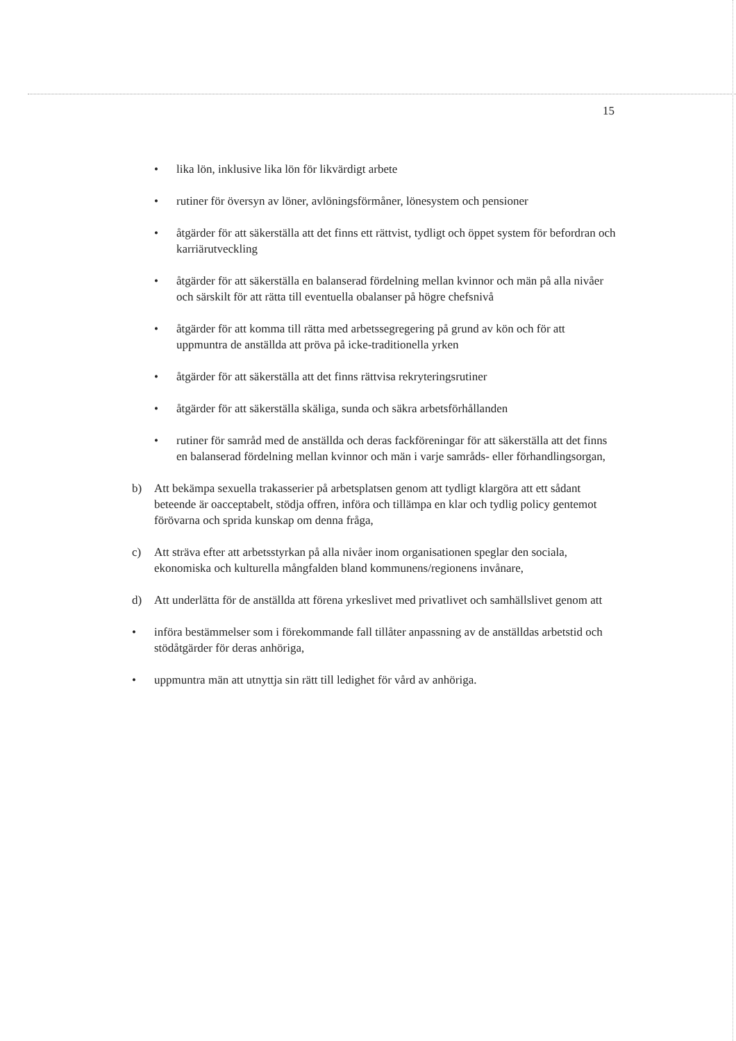15
• lika lön, inklusive lika lön för likvärdigt arbete
• rutiner för översyn av löner, avlöningsförmåner, lönesystem och pensioner
• åtgärder för att säkerställa att det finns ett rättvist, tydligt och öppet system för befordran och karriärutveckling
• åtgärder för att säkerställa en balanserad fördelning mellan kvinnor och män på alla nivåer och särskilt för att rätta till eventuella obalanser på högre chefsnivå
• åtgärder för att komma till rätta med arbetssegregering på grund av kön och för att uppmuntra de anställda att pröva på icke-traditionella yrken
• åtgärder för att säkerställa att det finns rättvisa rekryteringsrutiner
• åtgärder för att säkerställa skäliga, sunda och säkra arbetsförhållanden
• rutiner för samråd med de anställda och deras fackföreningar för att säkerställa att det finns en balanserad fördelning mellan kvinnor och män i varje samråds- eller förhandlingsorgan,
b) Att bekämpa sexuella trakasserier på arbetsplatsen genom att tydligt klargöra att ett sådant beteende är oacceptabelt, stödja offren, införa och tillämpa en klar och tydlig policy gentemot förövarna och sprida kunskap om denna fråga,
c) Att sträva efter att arbetsstyrkan på alla nivåer inom organisationen speglar den sociala, ekonomiska och kulturella mångfalden bland kommunens/regionens invånare,
d) Att underlätta för de anställda att förena yrkeslivet med privatlivet och samhällslivet genom att
• införa bestämmelser som i förekommande fall tillåter anpassning av de anställdas arbetstid och stödåtgärder för deras anhöriga,
• uppmuntra män att utnyttja sin rätt till ledighet för vård av anhöriga.